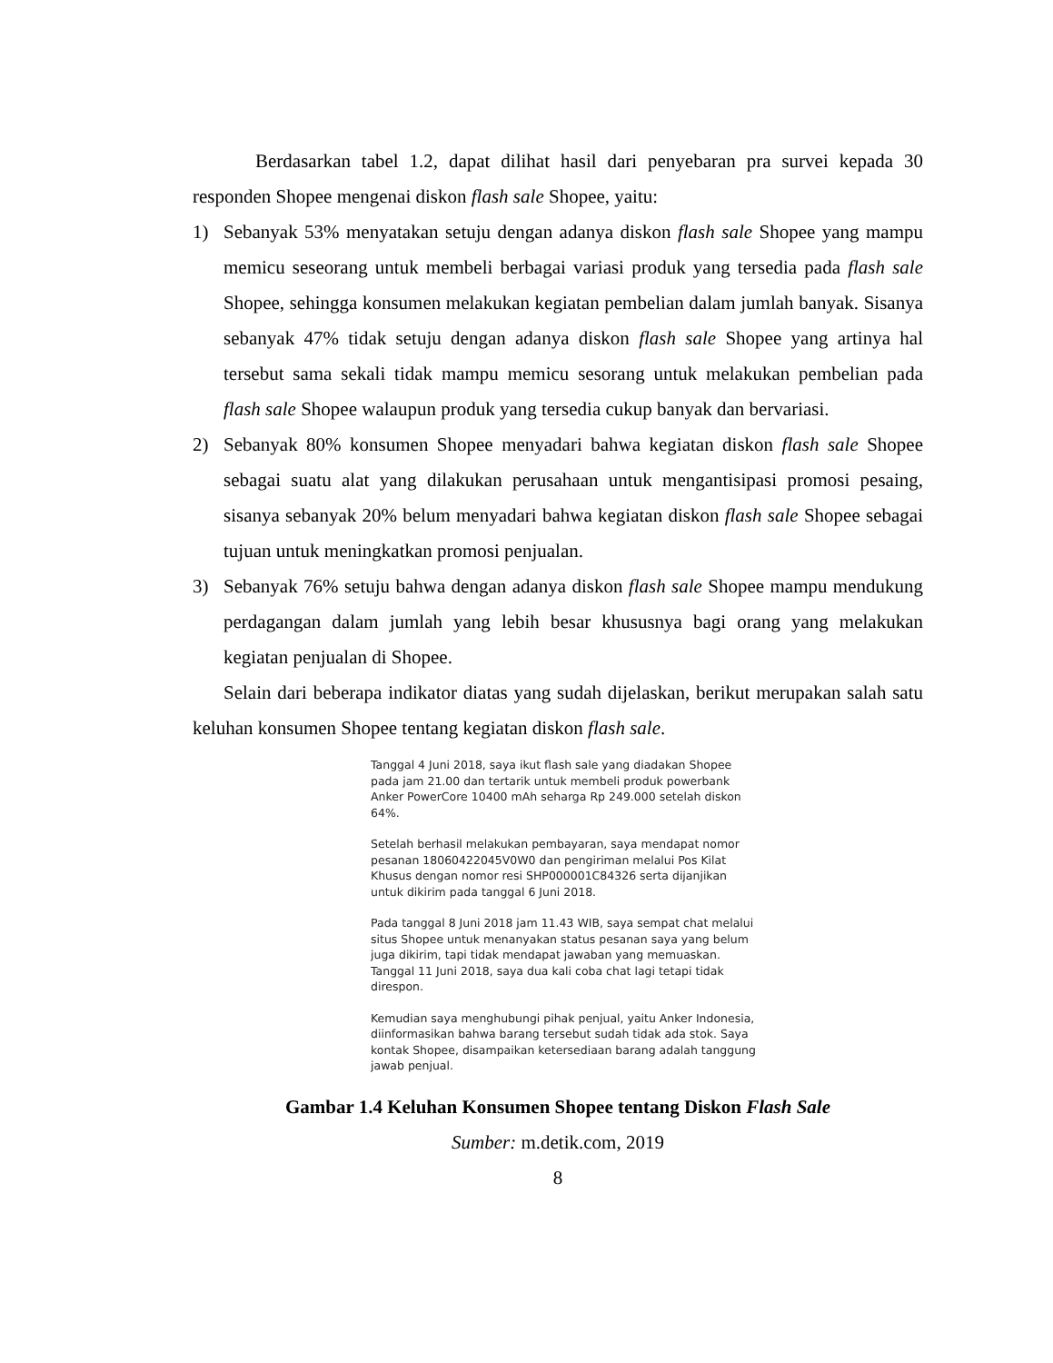Berdasarkan tabel 1.2, dapat dilihat hasil dari penyebaran pra survei kepada 30 responden Shopee mengenai diskon flash sale Shopee, yaitu:
1) Sebanyak 53% menyatakan setuju dengan adanya diskon flash sale Shopee yang mampu memicu seseorang untuk membeli berbagai variasi produk yang tersedia pada flash sale Shopee, sehingga konsumen melakukan kegiatan pembelian dalam jumlah banyak. Sisanya sebanyak 47% tidak setuju dengan adanya diskon flash sale Shopee yang artinya hal tersebut sama sekali tidak mampu memicu sesorang untuk melakukan pembelian pada flash sale Shopee walaupun produk yang tersedia cukup banyak dan bervariasi.
2) Sebanyak 80% konsumen Shopee menyadari bahwa kegiatan diskon flash sale Shopee sebagai suatu alat yang dilakukan perusahaan untuk mengantisipasi promosi pesaing, sisanya sebanyak 20% belum menyadari bahwa kegiatan diskon flash sale Shopee sebagai tujuan untuk meningkatkan promosi penjualan.
3) Sebanyak 76% setuju bahwa dengan adanya diskon flash sale Shopee mampu mendukung perdagangan dalam jumlah yang lebih besar khususnya bagi orang yang melakukan kegiatan penjualan di Shopee.
Selain dari beberapa indikator diatas yang sudah dijelaskan, berikut merupakan salah satu keluhan konsumen Shopee tentang kegiatan diskon flash sale.
Tanggal 4 Juni 2018, saya ikut flash sale yang diadakan Shopee pada jam 21.00 dan tertarik untuk membeli produk powerbank Anker PowerCore 10400 mAh seharga Rp 249.000 setelah diskon 64%.
Setelah berhasil melakukan pembayaran, saya mendapat nomor pesanan 18060422045V0W0 dan pengiriman melalui Pos Kilat Khusus dengan nomor resi SHP000001C84326 serta dijanjikan untuk dikirim pada tanggal 6 Juni 2018.
Pada tanggal 8 Juni 2018 jam 11.43 WIB, saya sempat chat melalui situs Shopee untuk menanyakan status pesanan saya yang belum juga dikirim, tapi tidak mendapat jawaban yang memuaskan. Tanggal 11 Juni 2018, saya dua kali coba chat lagi tetapi tidak direspon.
Kemudian saya menghubungi pihak penjual, yaitu Anker Indonesia, diinformasikan bahwa barang tersebut sudah tidak ada stok. Saya kontak Shopee, disampaikan ketersediaan barang adalah tanggung jawab penjual.
Gambar 1.4 Keluhan Konsumen Shopee tentang Diskon Flash Sale
Sumber: m.detik.com, 2019
8